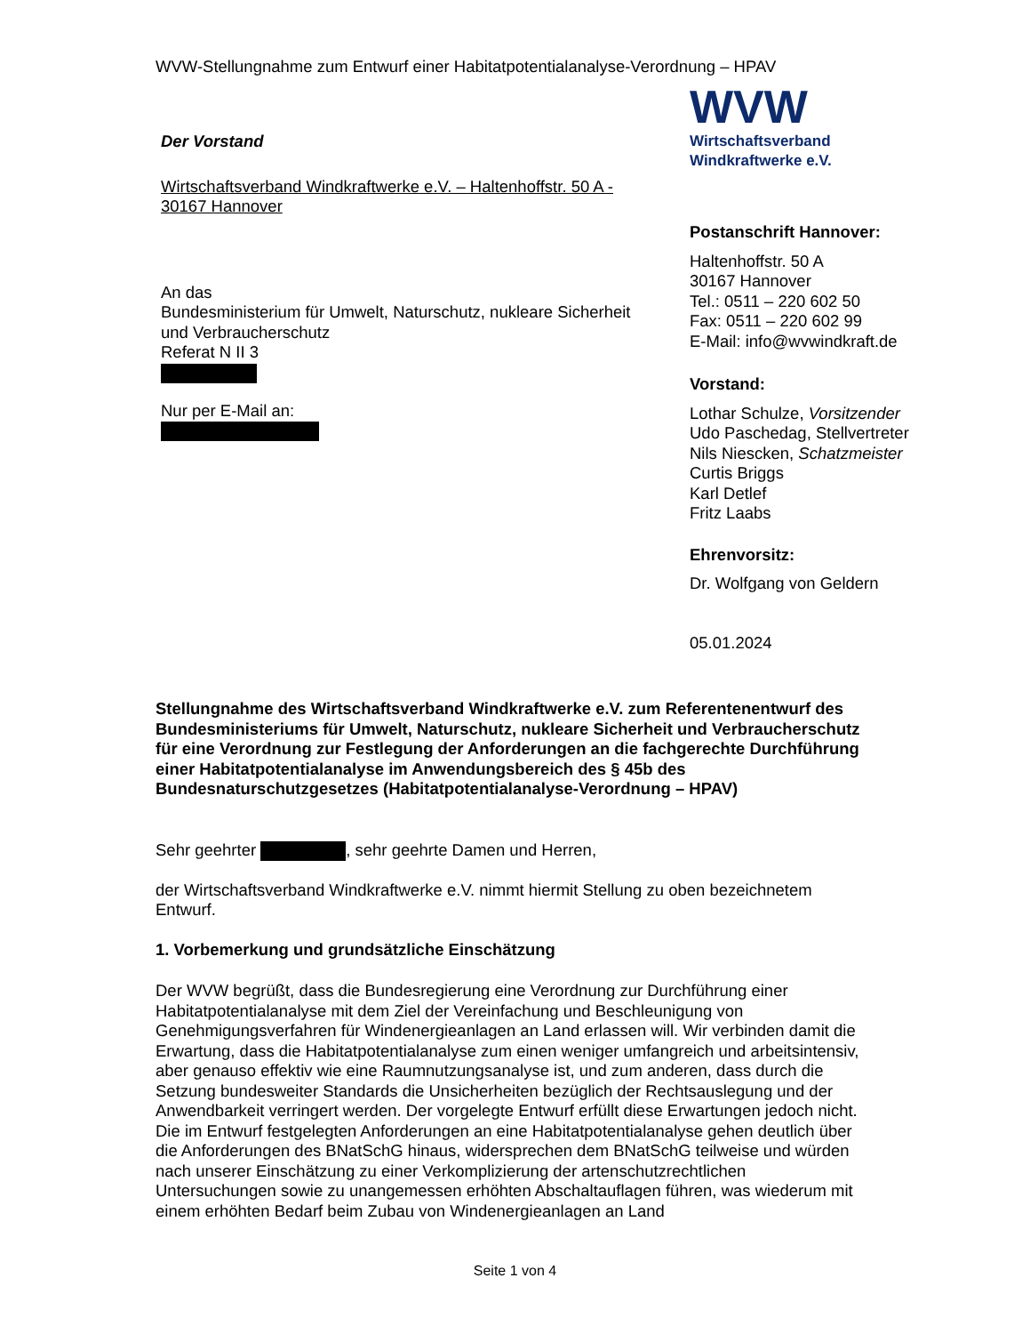WVW-Stellungnahme zum Entwurf einer Habitatpotentialanalyse-Verordnung – HPAV
Der Vorstand
Wirtschaftsverband Windkraftwerke e.V. – Haltenhoffstr. 50 A - 30167 Hannover
An das
Bundesministerium für Umwelt, Naturschutz, nukleare Sicherheit und Verbraucherschutz
Referat N II 3
Nur per E-Mail an:
WVW
Wirtschaftsverband
Windkraftwerke e.V.
Postanschrift Hannover:
Haltenhoffstr. 50 A
30167 Hannover
Tel.: 0511 – 220 602 50
Fax: 0511 – 220 602 99
E-Mail: info@wvwindkraft.de
Vorstand:
Lothar Schulze, Vorsitzender
Udo Paschedag, Stellvertreter
Nils Niescken, Schatzmeister
Curtis Briggs
Karl Detlef
Fritz Laabs
Ehrenvorsitz:
Dr. Wolfgang von Geldern
05.01.2024
Stellungnahme des Wirtschaftsverband Windkraftwerke e.V. zum Referentenentwurf des Bundesministeriums für Umwelt, Naturschutz, nukleare Sicherheit und Verbraucherschutz für eine Verordnung zur Festlegung der Anforderungen an die fachgerechte Durchführung einer Habitatpotentialanalyse im Anwendungsbereich des § 45b des Bundesnaturschutzgesetzes (Habitatpotentialanalyse-Verordnung – HPAV)
Sehr geehrter , sehr geehrte Damen und Herren,
der Wirtschaftsverband Windkraftwerke e.V. nimmt hiermit Stellung zu oben bezeichnetem Entwurf.
1. Vorbemerkung und grundsätzliche Einschätzung
Der WVW begrüßt, dass die Bundesregierung eine Verordnung zur Durchführung einer Habitatpotentialanalyse mit dem Ziel der Vereinfachung und Beschleunigung von Genehmigungsverfahren für Windenergieanlagen an Land erlassen will. Wir verbinden damit die Erwartung, dass die Habitatpotentialanalyse zum einen weniger umfangreich und arbeitsintensiv, aber genauso effektiv wie eine Raumnutzungsanalyse ist, und zum anderen, dass durch die Setzung bundesweiter Standards die Unsicherheiten bezüglich der Rechtsauslegung und der Anwendbarkeit verringert werden. Der vorgelegte Entwurf erfüllt diese Erwartungen jedoch nicht. Die im Entwurf festgelegten Anforderungen an eine Habitatpotentialanalyse gehen deutlich über die Anforderungen des BNatSchG hinaus, widersprechen dem BNatSchG teilweise und würden nach unserer Einschätzung zu einer Verkomplizierung der artenschutzrechtlichen Untersuchungen sowie zu unangemessen erhöhten Abschaltauflagen führen, was wiederum mit einem erhöhten Bedarf beim Zubau von Windenergieanlagen an Land
Seite 1 von 4